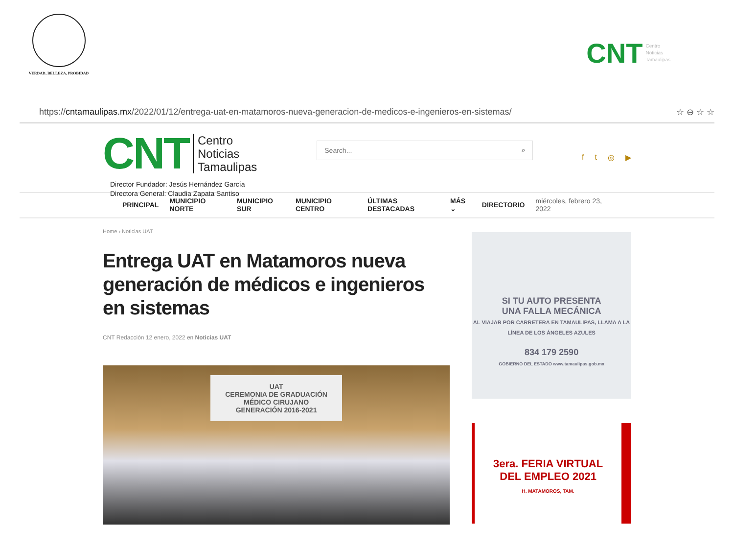VERDAD, BELLEZA, PROBIDAD
CNT Centro
Noticias
Tamaulipas
https://cntamaulipas.mx/2022/01/12/entrega-uat-en-matamoros-nueva-generacion-de-medicos-e-ingenieros-en-sistemas/ ☆ ⊖ ☆ ☆
CNT Centro
Noticias
Tamaulipas
Director Fundador: Jesús Hernández García
Directora General: Claudia Zapata Santiso
Search... ⌕
ft ◎ ▶
PRINCIPAL MUNICIPIO NORTE MUNICIPIO SUR MUNICIPIO CENTRO ÚLTIMAS DESTACADAS MÁS ⌄ DIRECTORIO miércoles, febrero 23, 2022
Home › Noticias UAT
Entrega UAT en Matamoros nueva generación de médicos e ingenieros en sistemas
CNT Redacción 12 enero, 2022 en Noticias UAT
UAT
CEREMONIA DE GRADUACIÓN
MÉDICO CIRUJANO
GENERACIÓN 2016-2021
SI TU AUTO PRESENTA
UNA FALLA MECÁNICA
AL VIAJAR POR CARRETERA EN TAMAULIPAS, LLAMA A LA LÍNEA DE LOS ÁNGELES AZULES
834 179 2590
GOBIERNO DEL ESTADO www.tamaulipas.gob.mx
3era. FERIA VIRTUAL
DEL EMPLEO 2021
H. MATAMOROS, TAM.